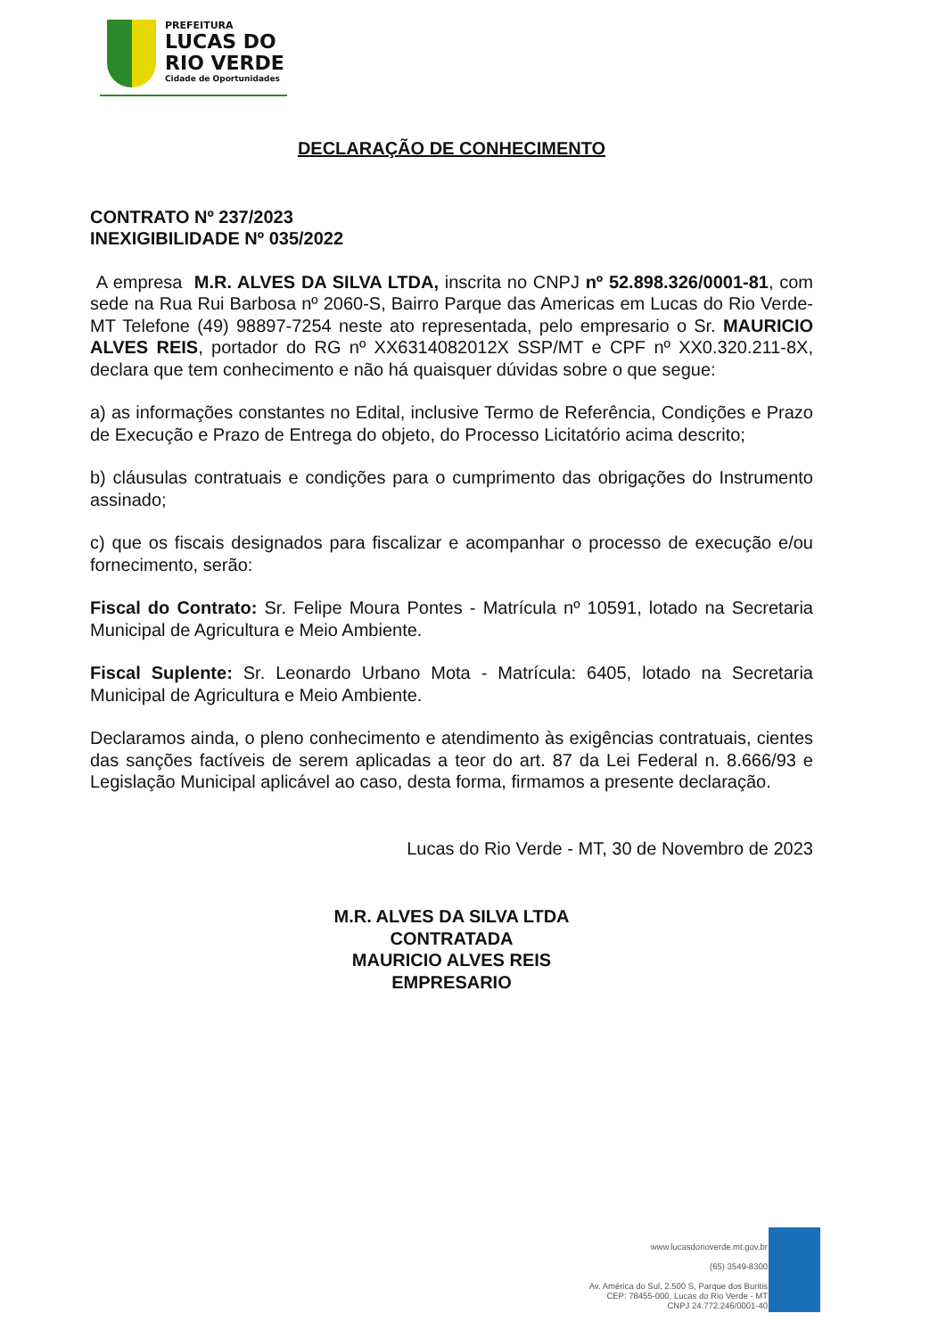PREFEITURA
LUCAS DO
RIO VERDE
Cidade de Oportunidades
DECLARAÇÃO DE CONHECIMENTO
CONTRATO Nº 237/2023
INEXIGIBILIDADE Nº 035/2022
A empresa M.R. ALVES DA SILVA LTDA, inscrita no CNPJ nº 52.898.326/0001-81, com sede na Rua Rui Barbosa nº 2060-S, Bairro Parque das Americas em Lucas do Rio Verde-MT Telefone (49) 98897-7254 neste ato representada, pelo empresario o Sr. MAURICIO ALVES REIS, portador do RG nº XX6314082012X SSP/MT e CPF nº XX0.320.211-8X, declara que tem conhecimento e não há quaisquer dúvidas sobre o que segue:
a) as informações constantes no Edital, inclusive Termo de Referência, Condições e Prazo de Execução e Prazo de Entrega do objeto, do Processo Licitatório acima descrito;
b) cláusulas contratuais e condições para o cumprimento das obrigações do Instrumento assinado;
c) que os fiscais designados para fiscalizar e acompanhar o processo de execução e/ou fornecimento, serão:
Fiscal do Contrato: Sr. Felipe Moura Pontes - Matrícula nº 10591, lotado na Secretaria Municipal de Agricultura e Meio Ambiente.
Fiscal Suplente: Sr. Leonardo Urbano Mota - Matrícula: 6405, lotado na Secretaria Municipal de Agricultura e Meio Ambiente.
Declaramos ainda, o pleno conhecimento e atendimento às exigências contratuais, cientes das sanções factíveis de serem aplicadas a teor do art. 87 da Lei Federal n. 8.666/93 e Legislação Municipal aplicável ao caso, desta forma, firmamos a presente declaração.
Lucas do Rio Verde - MT, 30 de Novembro de 2023
M.R. ALVES DA SILVA LTDA
CONTRATADA
MAURICIO ALVES REIS
EMPRESARIO
www.lucasdorioverde.mt.gov.br
(65) 3549-8300
Av. América do Sul, 2.500 S, Parque dos Buritis
CEP: 78455-000, Lucas do Rio Verde - MT
CNPJ 24.772.246/0001-40